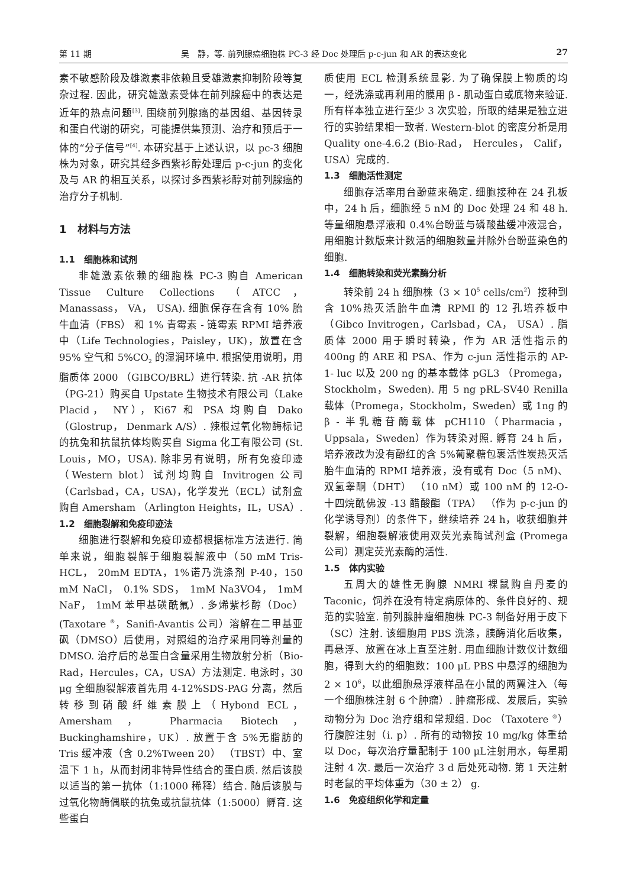第 11 期 吴　静，等. 前列腺癌细胞株 PC-3 经 Doc 处理后 p-c-jun 和 AR 的表达变化 27
素不敏感阶段及雄激素非依赖且受雄激素抑制阶段等复杂过程. 因此，研究雄激素受体在前列腺癌中的表达是近年的热点问题<sup>[3]</sup>. 围绕前列腺癌的基因组、基因转录和蛋白代谢的研究，可能提供集预测、治疗和预后于一体的“分子信号”<sup>[4]</sup>. 本研究基于上述认识，以 pc-3 细胞株为对象，研究其经多西紫衫醇处理后 p-c-jun 的变化及与 AR 的相互关系，以探讨多西紫衫醇对前列腺癌的治疗分子机制.
1　材料与方法
1.1　细胞株和试剂
非雄激素依赖的细胞株 PC-3 购自 American Tissue Culture Collections （ATCC， Manassass， VA， USA). 细胞保存在含有 10% 胎牛血清（FBS） 和 1% 青霉素 - 链霉素 RPMI 培养液中（Life Technologies，Paisley，UK)，放置在含 95% 空气和 5%CO<sub>2</sub> 的湿润环境中. 根据使用说明，用脂质体 2000 （GIBCO/BRL）进行转染. 抗 -AR 抗体（PG-21）购买自 Upstate 生物技术有限公司（Lake Placid， NY），Ki67 和 PSA 均购自 Dako（Glostrup， Denmark A/S）. 辣根过氧化物酶标记的抗兔和抗鼠抗体均购买自 Sigma 化工有限公司 (St. Louis，MO，USA). 除非另有说明，所有免疫印迹（Western blot）试剂均购自 Invitrogen 公司（Carlsbad，CA，USA)，化学发光（ECL）试剂盒购自 Amersham （Arlington Heights，IL，USA）.
1.2　细胞裂解和免疫印迹法
细胞进行裂解和免疫印迹都根据标准方法进行. 简单来说，细胞裂解于细胞裂解液中（50 mM Tris-HCL， 20mM EDTA，1%诺乃洗涤剂 P-40，150 mM NaCl， 0.1% SDS， 1mM Na3VO4， 1mM NaF， 1mM 苯甲基磺酰氟）. 多烯紫杉醇（Doc）(Taxotare <sup>®</sup>，Sanifi-Avantis 公司）溶解在二甲基亚砜（DMSO）后使用，对照组的治疗采用同等剂量的 DMSO. 治疗后的总蛋白含量采用生物放射分析（Bio-Rad，Hercules，CA，USA）方法测定. 电泳时，30 μg 全细胞裂解液首先用 4-12%SDS-PAG 分离，然后转移到硝酸纤维素膜上（Hybond ECL，Amersham， Pharmacia Biotech， Buckinghamshire，UK）. 放置于含 5%无脂肪的 Tris 缓冲液（含 0.2%Tween 20） （TBST）中、室温下 1 h，从而封闭非特异性结合的蛋白质. 然后该膜以适当的第一抗体（1:1000 稀释）结合. 随后该膜与过氧化物酶偶联的抗兔或抗鼠抗体（1:5000）孵育. 这些蛋白
质使用 ECL 检测系统显影. 为了确保膜上物质的均一，经洗涤或再利用的膜用 β - 肌动蛋白或底物来验证. 所有样本独立进行至少 3 次实验，所取的结果是独立进行的实验结果相一致者. Western-blot 的密度分析是用 Quality one-4.6.2 (Bio-Rad， Hercules， Calif，USA）完成的.
1.3　细胞活性测定
细胞存活率用台酚蓝来确定. 细胞接种在 24 孔板中，24 h 后，细胞经 5 nM 的 Doc 处理 24 和 48 h. 等量细胞悬浮液和 0.4%台盼蓝与磷酸盐缓冲液混合，用细胞计数版来计数活的细胞数量并除外台盼蓝染色的细胞.
1.4　细胞转染和荧光素酶分析
转染前 24 h 细胞株（3 × 10<sup>5</sup> cells/cm<sup>2</sup>）接种到含 10%热灭活胎牛血清 RPMI 的 12 孔培养板中（Gibco Invitrogen，Carlsbad，CA， USA）. 脂质体 2000 用于瞬时转染，作为 AR 活性指示的 400ng 的 ARE 和 PSA、作为 c-jun 活性指示的 AP-1- luc 以及 200 ng 的基本载体 pGL3 （Promega， Stockholm，Sweden). 用 5 ng pRL-SV40 Renilla 载体（Promega，Stockholm，Sweden）或 1ng 的 β - 半乳糖苷酶载体 pCH110（Pharmacia， Uppsala，Sweden）作为转染对照. 孵育 24 h 后，培养液改为没有酚红的含 5%葡聚糖包裹活性炭热灭活胎牛血清的 RPMI 培养液，没有或有 Doc（5 nM)、双氢睾酮（DHT） （10 nM）或 100 nM 的 12-O- 十四烷酰佛波 -13 醋酸酯（TPA） （作为 p-c-jun 的化学诱导剂）的条件下，继续培养 24 h，收获细胞并裂解，细胞裂解液使用双荧光素酶试剂盒 (Promega 公司）测定荧光素酶的活性.
1.5　体内实验
五周大的雄性无胸腺 NMRI 裸鼠购自丹麦的 Taconic，饲养在没有特定病原体的、条件良好的、规范的实验室. 前列腺肿瘤细胞株 PC-3 制备好用于皮下（SC）注射. 该细胞用 PBS 洗涤，胰酶消化后收集，再悬浮、放置在冰上直至注射. 用血细胞计数仪计数细胞，得到大约的细胞数：100 μL PBS 中悬浮的细胞为 2 × 10<sup>6</sup>，以此细胞悬浮液样品在小鼠的两翼注入（每一个细胞株注射 6 个肿瘤）. 肿瘤形成、发展后，实验动物分为 Doc 治疗组和常规组. Doc （Taxotere <sup>®</sup>）行腹腔注射（i. p）. 所有的动物按 10 mg/kg 体重给以 Doc，每次治疗量配制于 100 μL注射用水，每星期注射 4 次. 最后一次治疗 3 d 后处死动物. 第 1 天注射时老鼠的平均体重为（30 ± 2） g.
1.6　免疫组织化学和定量